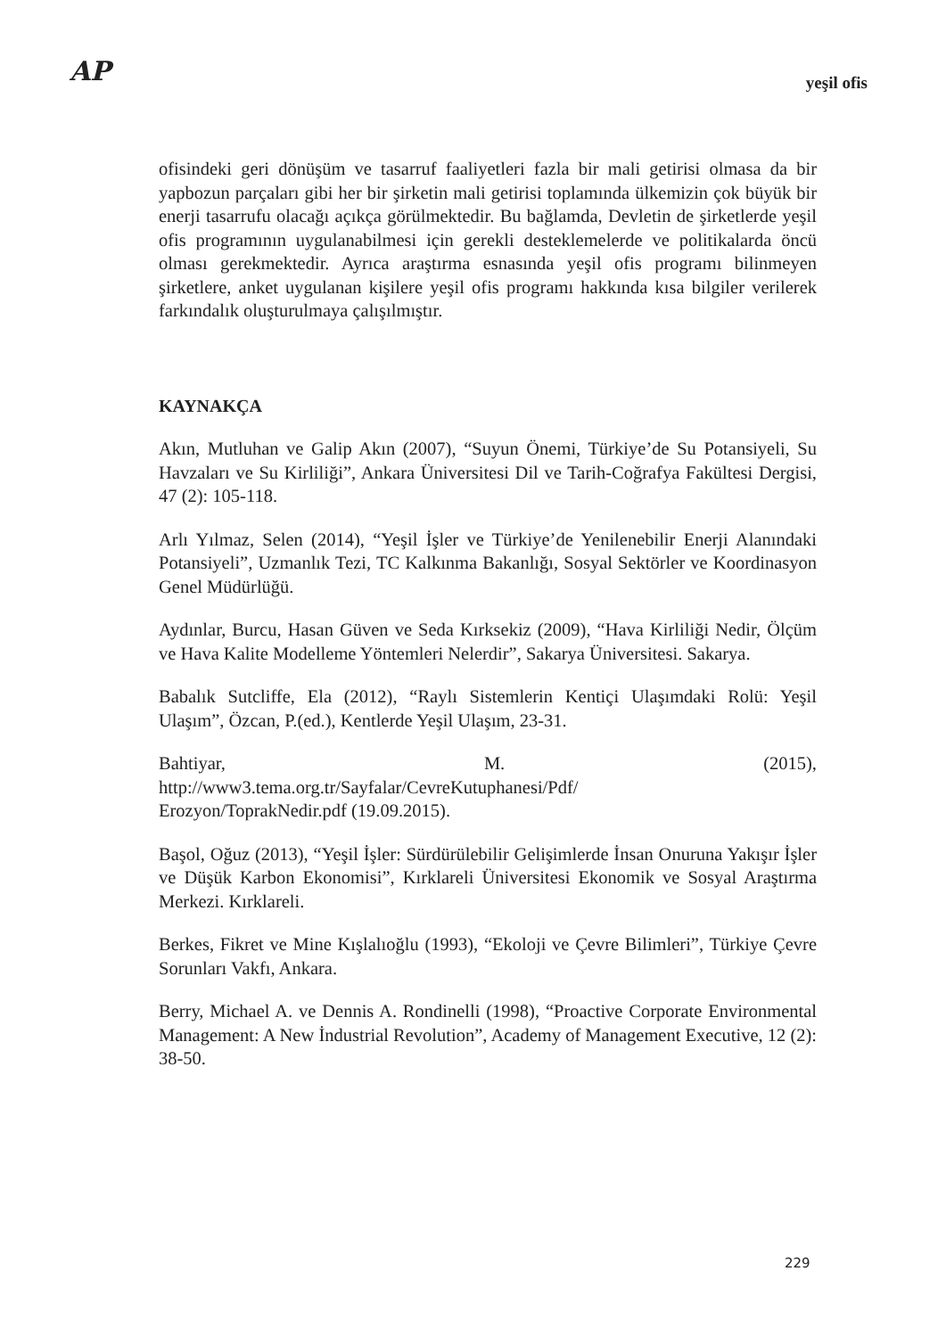AP
yeşil ofis
ofisindeki geri dönüşüm ve tasarruf faaliyetleri fazla bir mali getirisi olmasa da bir yapbozun parçaları gibi her bir şirketin mali getirisi toplamında ülkemizin çok büyük bir enerji tasarrufu olacağı açıkça görülmektedir. Bu bağlamda, Devletin de şirketlerde yeşil ofis programının uygulanabilmesi için gerekli desteklemelerde ve politikalarda öncü olması gerekmektedir. Ayrıca araştırma esnasında yeşil ofis programı bilinmeyen şirketlere, anket uygulanan kişilere yeşil ofis programı hakkında kısa bilgiler verilerek farkındalık oluşturulmaya çalışılmıştır.
KAYNAKÇA
Akın, Mutluhan ve Galip Akın (2007), “Suyun Önemi, Türkiye’de Su Potansiyeli, Su Havzaları ve Su Kirliliği”, Ankara Üniversitesi Dil ve Tarih-Coğrafya Fakültesi Dergisi, 47 (2): 105-118.
Arlı Yılmaz, Selen (2014), “Yeşil İşler ve Türkiye’de Yenilenebilir Enerji Alanındaki Potansiyeli”, Uzmanlık Tezi, TC Kalkınma Bakanlığı, Sosyal Sektörler ve Koordinasyon Genel Müdürlüğü.
Aydınlar, Burcu, Hasan Güven ve Seda Kırksekiz (2009), “Hava Kirliliği Nedir, Ölçüm ve Hava Kalite Modelleme Yöntemleri Nelerdir”, Sakarya Üniversitesi. Sakarya.
Babalık Sutcliffe, Ela (2012), “Raylı Sistemlerin Kentiçi Ulaşımdaki Rolü: Yeşil Ulaşım”, Özcan, P.(ed.), Kentlerde Yeşil Ulaşım, 23-31.
Bahtiyar, M. (2015),
http://www3.tema.org.tr/Sayfalar/CevreKutuphanesi/Pdf/
Erozyon/ToprakNedir.pdf (19.09.2015).
Başol, Oğuz (2013), “Yeşil İşler: Sürdürülebilir Gelişimlerde İnsan Onuruna Yakışır İşler ve Düşük Karbon Ekonomisi”, Kırklareli Üniversitesi Ekonomik ve Sosyal Araştırma Merkezi. Kırklareli.
Berkes, Fikret ve Mine Kışlalıoğlu (1993), “Ekoloji ve Çevre Bilimleri”, Türkiye Çevre Sorunları Vakfı, Ankara.
Berry, Michael A. ve Dennis A. Rondinelli (1998), “Proactive Corporate Environmental Management: A New İndustrial Revolution”, Academy of Management Executive, 12 (2): 38-50.
229